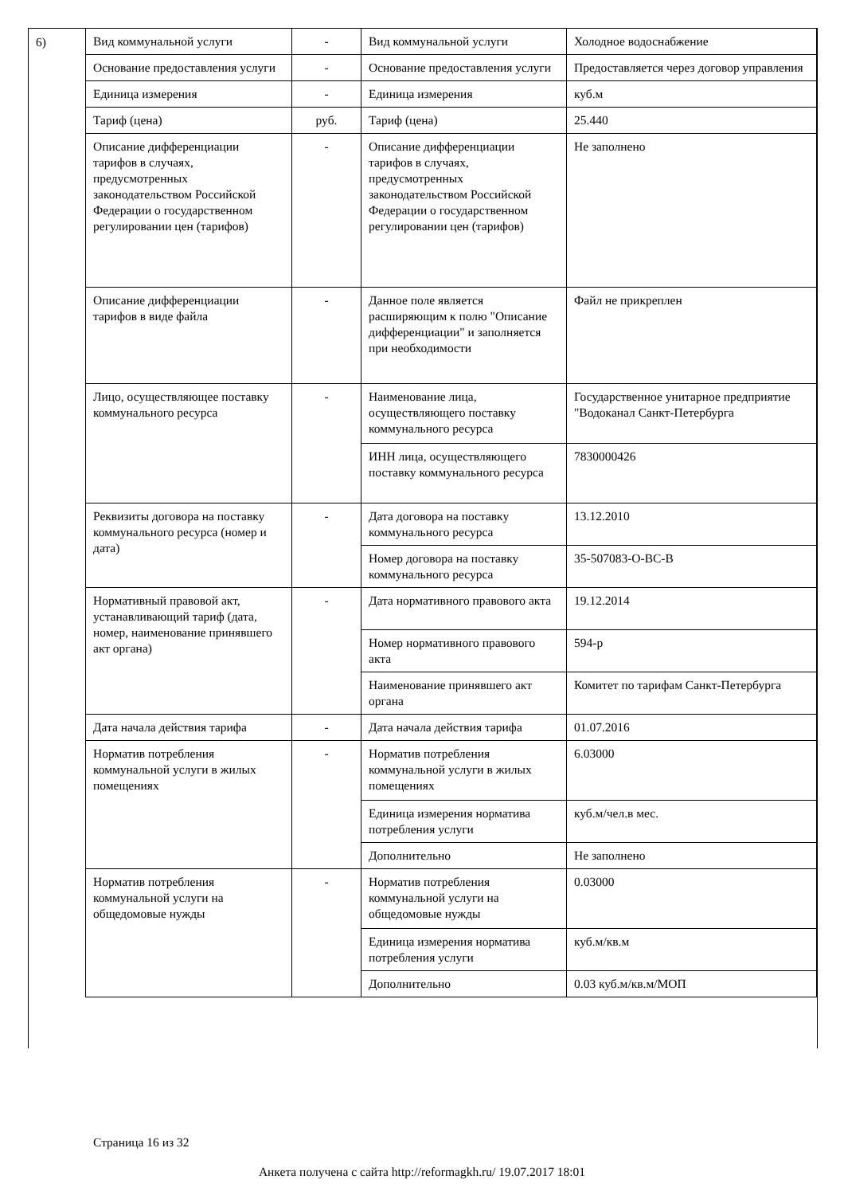6)
| Вид коммунальной услуги | - | Вид коммунальной услуги | Холодное водоснабжение |
| Основание предоставления услуги | - | Основание предоставления услуги | Предоставляется через договор управления |
| Единица измерения | - | Единица измерения | куб.м |
| Тариф (цена) | руб. | Тариф (цена) | 25.440 |
| Описание дифференциации тарифов в случаях, предусмотренных законодательством Российской Федерации о государственном регулировании цен (тарифов) | - | Описание дифференциации тарифов в случаях, предусмотренных законодательством Российской Федерации о государственном регулировании цен (тарифов) | Не заполнено |
| Описание дифференциации тарифов в виде файла | - | Данное поле является расширяющим к полю "Описание дифференциации" и заполняется при необходимости | Файл не прикреплен |
| Лицо, осуществляющее поставку коммунального ресурса | - | Наименование лица, осуществляющего поставку коммунального ресурса | Государственное унитарное предприятие "Водоканал Санкт-Петербурга |
| | | ИНН лица, осуществляющего поставку коммунального ресурса | 7830000426 |
| Реквизиты договора на поставку коммунального ресурса (номер и дата) | - | Дата договора на поставку коммунального ресурса | 13.12.2010 |
| | | Номер договора на поставку коммунального ресурса | 35-507083-О-ВС-В |
| Нормативный правовой акт, устанавливающий тариф (дата, номер, наименование принявшего акт органа) | - | Дата нормативного правового акта | 19.12.2014 |
| | | Номер нормативного правового акта | 594-р |
| | | Наименование принявшего акт органа | Комитет по тарифам Санкт-Петербурга |
| Дата начала действия тарифа | - | Дата начала действия тарифа | 01.07.2016 |
| Норматив потребления коммунальной услуги в жилых помещениях | - | Норматив потребления коммунальной услуги в жилых помещениях | 6.03000 |
| | | Единица измерения норматива потребления услуги | куб.м/чел.в мес. |
| | | Дополнительно | Не заполнено |
| Норматив потребления коммунальной услуги на общедомовые нужды | - | Норматив потребления коммунальной услуги на общедомовые нужды | 0.03000 |
| | | Единица измерения норматива потребления услуги | куб.м/кв.м |
| | | Дополнительно | 0.03 куб.м/кв.м/МОП |
Страница 16 из 32
Анкета получена с сайта http://reformagkh.ru/ 19.07.2017 18:01